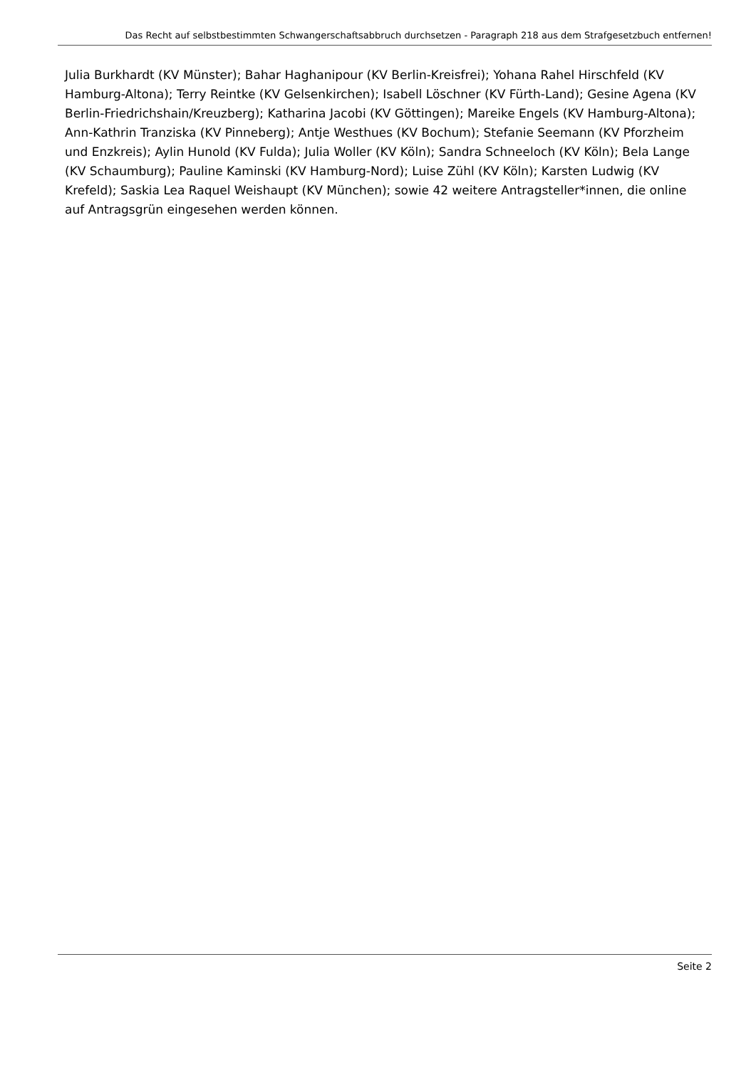Das Recht auf selbstbestimmten Schwangerschaftsabbruch durchsetzen - Paragraph 218 aus dem Strafgesetzbuch entfernen!
Julia Burkhardt (KV Münster); Bahar Haghanipour (KV Berlin-Kreisfrei); Yohana Rahel Hirschfeld (KV Hamburg-Altona); Terry Reintke (KV Gelsenkirchen); Isabell Löschner (KV Fürth-Land); Gesine Agena (KV Berlin-Friedrichshain/Kreuzberg); Katharina Jacobi (KV Göttingen); Mareike Engels (KV Hamburg-Altona); Ann-Kathrin Tranziska (KV Pinneberg); Antje Westhues (KV Bochum); Stefanie Seemann (KV Pforzheim und Enzkreis); Aylin Hunold (KV Fulda); Julia Woller (KV Köln); Sandra Schneeloch (KV Köln); Bela Lange (KV Schaumburg); Pauline Kaminski (KV Hamburg-Nord); Luise Zühl (KV Köln); Karsten Ludwig (KV Krefeld); Saskia Lea Raquel Weishaupt (KV München); sowie 42 weitere Antragsteller*innen, die online auf Antragsgrün eingesehen werden können.
Seite 2